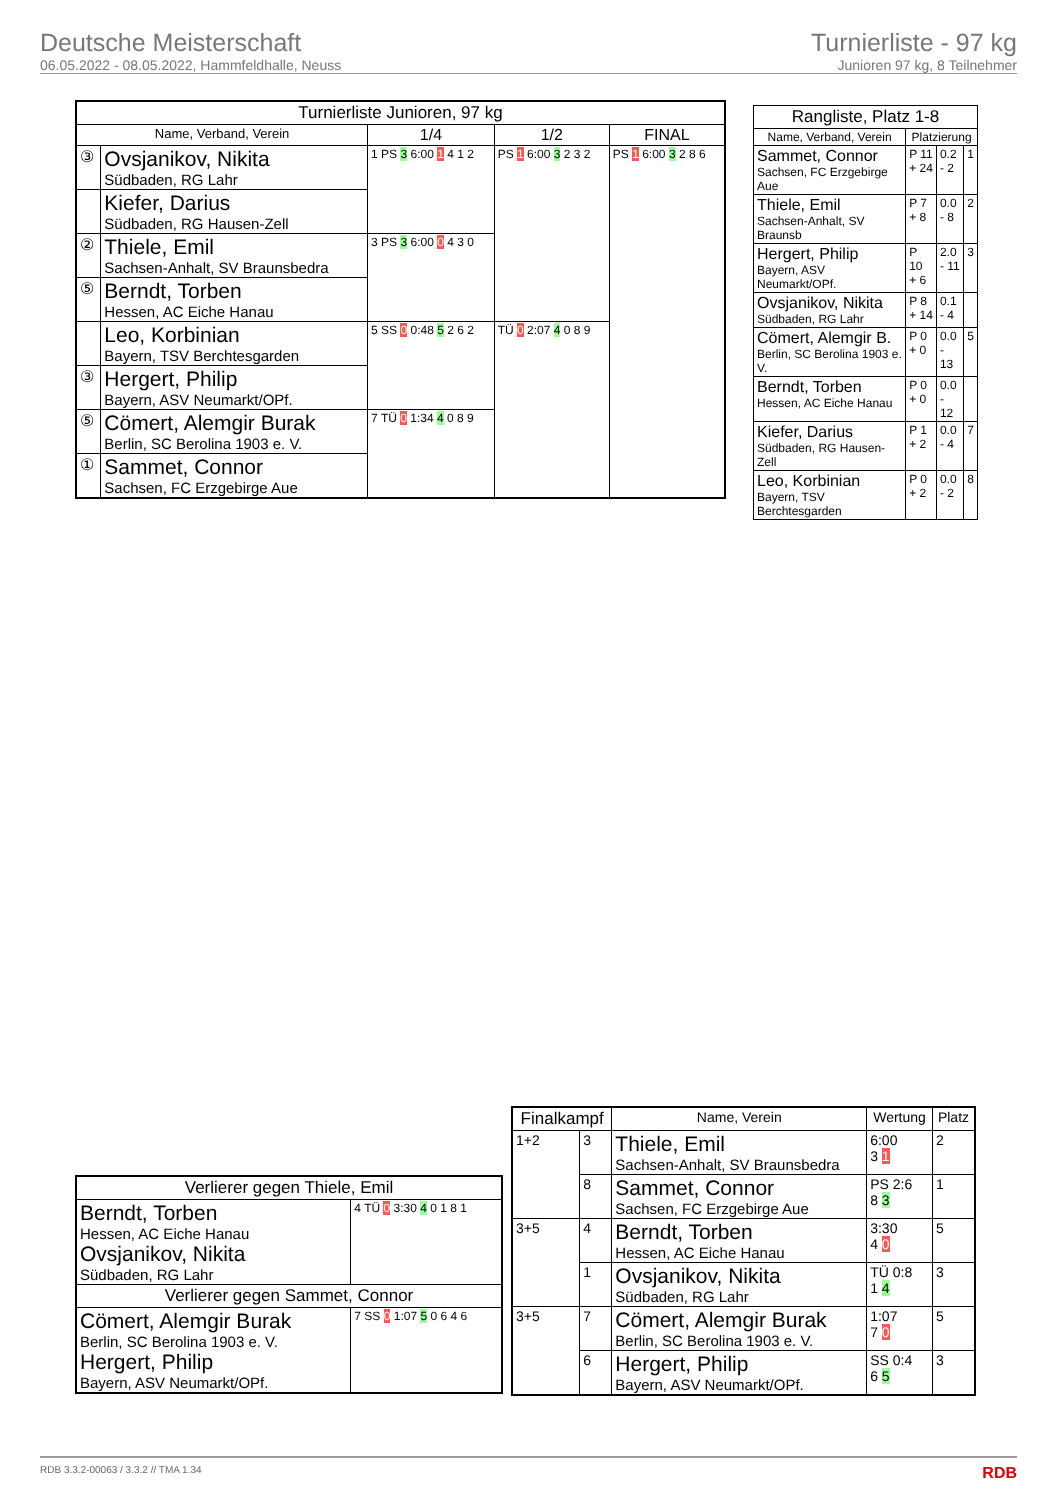Deutsche Meisterschaft
06.05.2022 - 08.05.2022, Hammfeldhalle, Neuss
Turnierliste - 97 kg
Junioren 97 kg, 8 Teilnehmer
| Turnierliste Junioren, 97 kg | | | | |
| --- | --- | --- | --- | --- |
| Name, Verband, Verein | | 1/4 | 1/2 | FINAL |
| ③ | Ovsjanikov, Nikita Südbaden, RG Lahr | 1 PS 3 6:00 1 4 1 2 | PS 1 6:00 3 2 3 2 | PS 1 6:00 3 2 8 6 |
| | Kiefer, Darius Südbaden, RG Hausen-Zell | | | |
| ② | Thiele, Emil Sachsen-Anhalt, SV Braunsbedra | 3 PS 3 6:00 0 4 3 0 | | |
| ⑤ | Berndt, Torben Hessen, AC Eiche Hanau | | | |
| | Leo, Korbinian Bayern, TSV Berchtesgarden | 5 SS 0 0:48 5 2 6 2 | TÜ 0 2:07 4 0 8 9 | |
| ③ | Hergert, Philip Bayern, ASV Neumarkt/OPf. | | | |
| ⑤ | Cömert, Alemgir Burak Berlin, SC Berolina 1903 e. V. | 7 TÜ 0 1:34 4 0 8 9 | | |
| ① | Sammet, Connor Sachsen, FC Erzgebirge Aue | | | |
| Rangliste, Platz 1-8 | | | |
| --- | --- | --- | --- |
| Name, Verband, Verein | Platzierung | | |
| Sammet, Connor Sachsen, FC Erzgebirge Aue | P 11 + 24 | 0.2 - 2 | 1 |
| Thiele, Emil Sachsen-Anhalt, SV Braunsb | P 7 + 8 | 0.0 - 8 | 2 |
| Hergert, Philip Bayern, ASV Neumarkt/OPf. | P 10 + 6 | 2.0 - 11 | 3 |
| Ovsjanikov, Nikita Südbaden, RG Lahr | P 8 + 14 | 0.1 - 4 | |
| Cömert, Alemgir B. Berlin, SC Berolina 1903 e. V. | P 0 + 0 | 0.0 - 13 | 5 |
| Berndt, Torben Hessen, AC Eiche Hanau | P 0 + 0 | 0.0 - 12 | |
| Kiefer, Darius Südbaden, RG Hausen-Zell | P 1 + 2 | 0.0 - 4 | 7 |
| Leo, Korbinian Bayern, TSV Berchtesgarden | P 0 + 2 | 0.0 - 2 | 8 |
| Verlierer gegen Thiele, Emil | |
| --- | --- |
| Berndt, Torben Hessen, AC Eiche Hanau Ovsjanikov, Nikita Südbaden, RG Lahr | 4 TÜ 0 3:30 4 0 1 8 1 |
| Verlierer gegen Sammet, Connor | |
| Cömert, Alemgir Burak Berlin, SC Berolina 1903 e. V. Hergert, Philip Bayern, ASV Neumarkt/OPf. | 7 SS 0 1:07 5 0 6 4 6 |
| Finalkampf | | Name, Verein | Wertung | Platz |
| --- | --- | --- | --- | --- |
| 1+2 | 3 | Thiele, Emil Sachsen-Anhalt, SV Braunsbedra | 6:00 3 1 | 2 |
| | 8 | Sammet, Connor Sachsen, FC Erzgebirge Aue | PS 2:6 8 3 | 1 |
| 3+5 | 4 | Berndt, Torben Hessen, AC Eiche Hanau | 3:30 4 0 | 5 |
| | 1 | Ovsjanikov, Nikita Südbaden, RG Lahr | TÜ 0:8 1 4 | 3 |
| 3+5 | 7 | Cömert, Alemgir Burak Berlin, SC Berolina 1903 e. V. | 1:07 7 0 | 5 |
| | 6 | Hergert, Philip Bayern, ASV Neumarkt/OPf. | SS 0:4 6 5 | 3 |
RDB 3.3.2-00063 / 3.3.2 // TMA 1.34 RDB